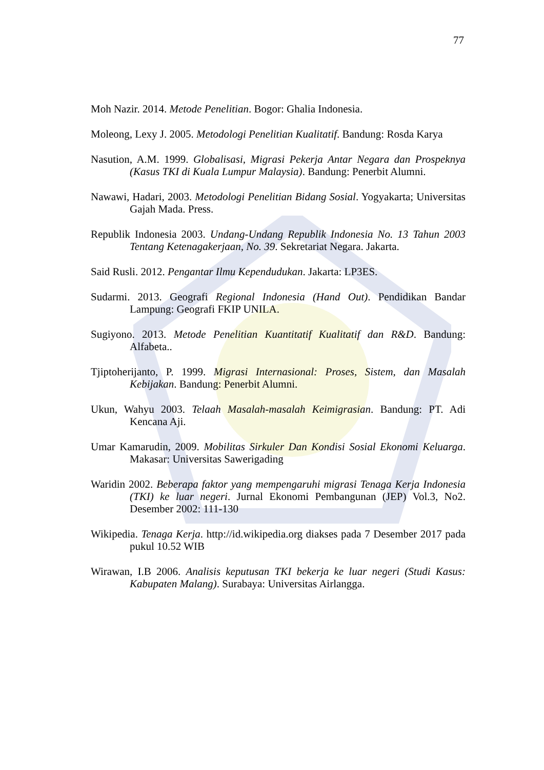77
Moh Nazir. 2014. Metode Penelitian. Bogor: Ghalia Indonesia.
Moleong, Lexy J. 2005. Metodologi Penelitian Kualitatif. Bandung: Rosda Karya
Nasution, A.M. 1999. Globalisasi, Migrasi Pekerja Antar Negara dan Prospeknya (Kasus TKI di Kuala Lumpur Malaysia). Bandung: Penerbit Alumni.
Nawawi, Hadari, 2003. Metodologi Penelitian Bidang Sosial. Yogyakarta; Universitas Gajah Mada. Press.
Republik Indonesia 2003. Undang-Undang Republik Indonesia No. 13 Tahun 2003 Tentang Ketenagakerjaan, No. 39. Sekretariat Negara. Jakarta.
Said Rusli. 2012. Pengantar Ilmu Kependudukan. Jakarta: LP3ES.
Sudarmi. 2013. Geografi Regional Indonesia (Hand Out). Pendidikan Bandar Lampung: Geografi FKIP UNILA.
Sugiyono. 2013. Metode Penelitian Kuantitatif Kualitatif dan R&D. Bandung: Alfabeta..
Tjiptoherijanto, P. 1999. Migrasi Internasional: Proses, Sistem, dan Masalah Kebijakan. Bandung: Penerbit Alumni.
Ukun, Wahyu 2003. Telaah Masalah-masalah Keimigrasian. Bandung: PT. Adi Kencana Aji.
Umar Kamarudin, 2009. Mobilitas Sirkuler Dan Kondisi Sosial Ekonomi Keluarga. Makasar: Universitas Sawerigading
Waridin 2002. Beberapa faktor yang mempengaruhi migrasi Tenaga Kerja Indonesia (TKI) ke luar negeri. Jurnal Ekonomi Pembangunan (JEP) Vol.3, No2. Desember 2002: 111-130
Wikipedia. Tenaga Kerja. http://id.wikipedia.org diakses pada 7 Desember 2017 pada pukul 10.52 WIB
Wirawan, I.B 2006. Analisis keputusan TKI bekerja ke luar negeri (Studi Kasus: Kabupaten Malang). Surabaya: Universitas Airlangga.